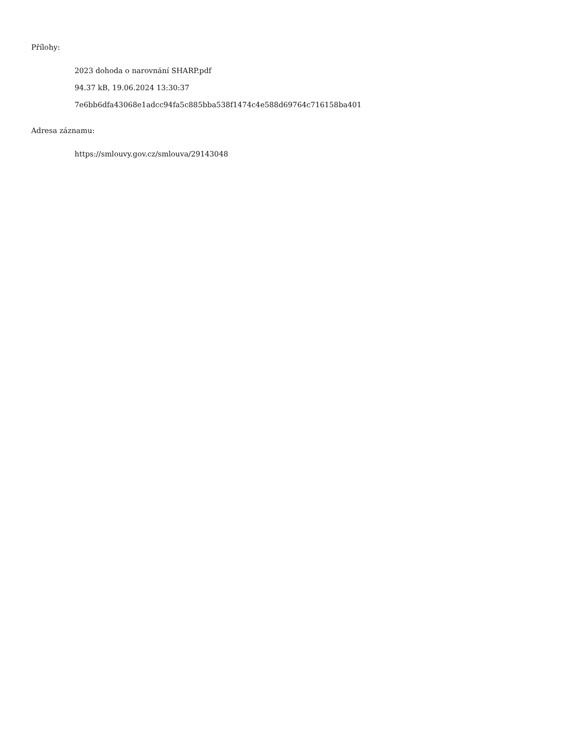Přílohy:
2023 dohoda o narovnání SHARP.pdf
94.37 kB, 19.06.2024 13:30:37
7e6bb6dfa43068e1adcc94fa5c885bba538f1474c4e588d69764c716158ba401
Adresa záznamu:
https://smlouvy.gov.cz/smlouva/29143048